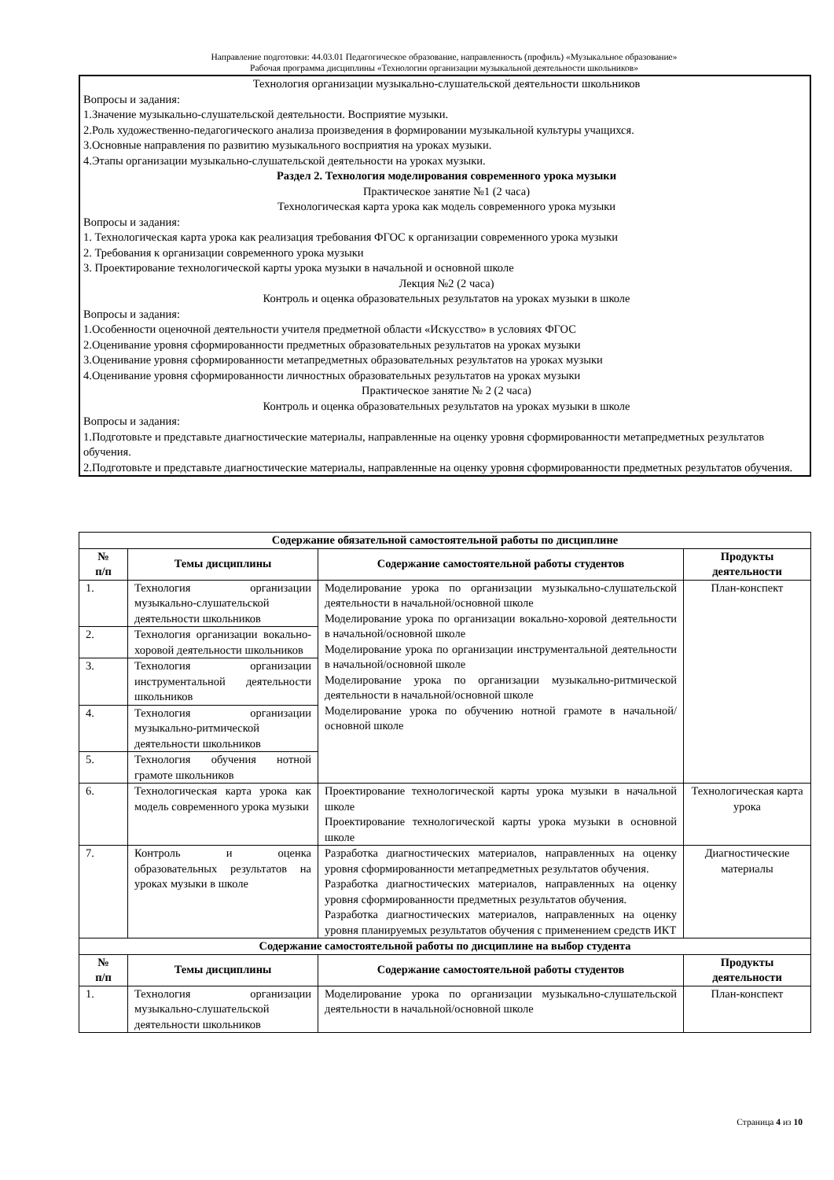Направление подготовки: 44.03.01 Педагогическое образование, направленность (профиль) «Музыкальное образование»
Рабочая программа дисциплины «Технологии организации музыкальной деятельности школьников»
Технология организации музыкально-слушательской деятельности школьников
Вопросы и задания:
1.Значение музыкально-слушательской деятельности. Восприятие музыки.
2.Роль художественно-педагогического анализа произведения в формировании музыкальной культуры учащихся.
3.Основные направления по развитию музыкального восприятия на уроках музыки.
4.Этапы организации музыкально-слушательской деятельности на уроках музыки.
Раздел 2. Технология моделирования современного урока музыки
Практическое занятие №1 (2 часа)
Технологическая карта урока как модель современного урока музыки
Вопросы и задания:
1. Технологическая карта урока как реализация требования ФГОС к организации современного урока музыки
2. Требования к организации современного урока музыки
3. Проектирование технологической карты урока музыки в начальной и основной школе
Лекция №2 (2 часа)
Контроль и оценка образовательных результатов на уроках музыки в школе
Вопросы и задания:
1.Особенности оценочной деятельности учителя предметной области «Искусство» в условиях ФГОС
2.Оценивание уровня сформированности предметных образовательных результатов на уроках музыки
3.Оценивание уровня сформированности метапредметных образовательных результатов на уроках музыки
4.Оценивание уровня сформированности личностных образовательных результатов на уроках музыки
Практическое занятие № 2 (2 часа)
Контроль и оценка образовательных результатов на уроках музыки в школе
Вопросы и задания:
1.Подготовьте и представьте диагностические материалы, направленные на оценку уровня сформированности метапредметных результатов обучения.
2.Подготовьте и представьте диагностические материалы, направленные на оценку уровня сформированности предметных результатов обучения.
| Содержание обязательной самостоятельной работы по дисциплине | | | |
| --- | --- | --- | --- |
| № п/п | Темы дисциплины | Содержание самостоятельной работы студентов | Продукты деятельности |
| 1. | Технология организации музыкально-слушательской деятельности школьников | Моделирование урока по организации музыкально-слушательской деятельности в начальной/основной школе Моделирование урока по организации вокально-хоровой деятельности в начальной/основной школе Моделирование урока по организации инструментальной деятельности в начальной/основной школе Моделирование урока по организации музыкально-ритмической деятельности в начальной/основной школе Моделирование урока по обучению нотной грамоте в начальной/основной школе | План-конспект |
| 2. | Технология организации вокально-хоровой деятельности школьников | | |
| 3. | Технология организации инструментальной деятельности школьников | | |
| 4. | Технология организации музыкально-ритмической деятельности школьников | | |
| 5. | Технология обучения нотной грамоте школьников | | |
| 6. | Технологическая карта урока как модель современного урока музыки | Проектирование технологической карты урока музыки в начальной школе Проектирование технологической карты урока музыки в основной школе | Технологическая карта урока |
| 7. | Контроль и оценка образовательных результатов на уроках музыки в школе | Разработка диагностических материалов, направленных на оценку уровня сформированности метапредметных результатов обучения. Разработка диагностических материалов, направленных на оценку уровня сформированности предметных результатов обучения. Разработка диагностических материалов, направленных на оценку уровня планируемых результатов обучения с применением средств ИКТ | Диагностические материалы |
| Содержание самостоятельной работы по дисциплине на выбор студента | | | |
| № п/п | Темы дисциплины | Содержание самостоятельной работы студентов | Продукты деятельности |
| 1. | Технология организации музыкально-слушательской деятельности школьников | Моделирование урока по организации музыкально-слушательской деятельности в начальной/основной школе | План-конспект |
Страница 4 из 10